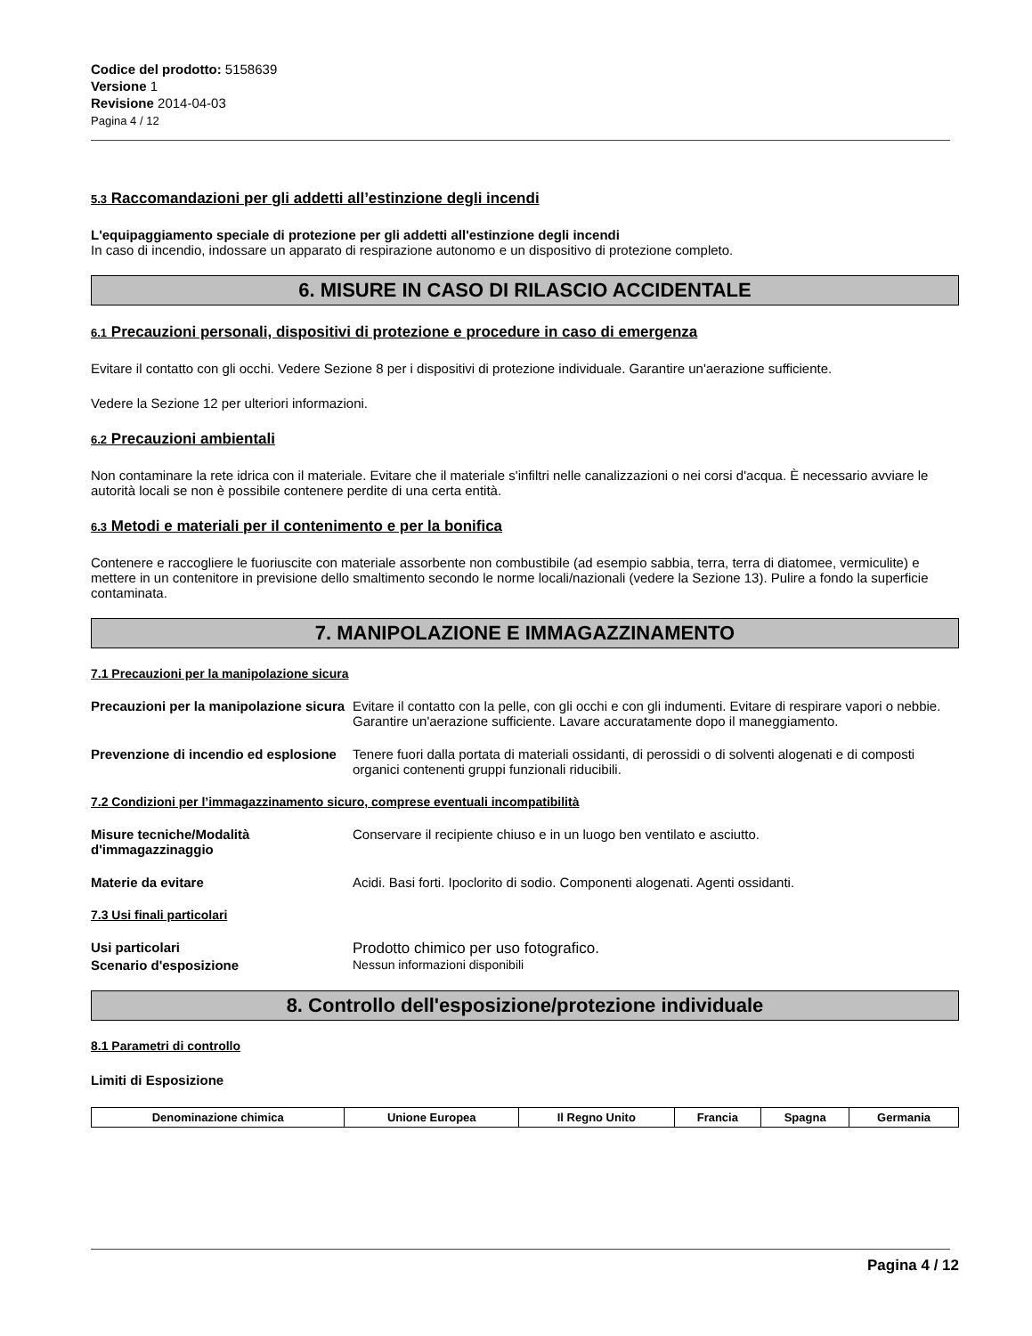Codice del prodotto: 5158639
Versione 1
Revisione 2014-04-03
Pagina 4 / 12
5.3 Raccomandazioni per gli addetti all’estinzione degli incendi
L'equipaggiamento speciale di protezione per gli addetti all'estinzione degli incendi
In caso di incendio, indossare un apparato di respirazione autonomo e un dispositivo di protezione completo.
6. MISURE IN CASO DI RILASCIO ACCIDENTALE
6.1 Precauzioni personali, dispositivi di protezione e procedure in caso di emergenza
Evitare il contatto con gli occhi. Vedere Sezione 8 per i dispositivi di protezione individuale. Garantire un'aerazione sufficiente.
Vedere la Sezione 12 per ulteriori informazioni.
6.2 Precauzioni ambientali
Non contaminare la rete idrica con il materiale. Evitare che il materiale s'infiltri nelle canalizzazioni o nei corsi d'acqua. È necessario avviare le autorità locali se non è possibile contenere perdite di una certa entità.
6.3 Metodi e materiali per il contenimento e per la bonifica
Contenere e raccogliere le fuoriuscite con materiale assorbente non combustibile (ad esempio sabbia, terra, terra di diatomee, vermiculite) e mettere in un contenitore in previsione dello smaltimento secondo le norme locali/nazionali (vedere la Sezione 13). Pulire a fondo la superficie contaminata.
7. MANIPOLAZIONE E IMMAGAZZINAMENTO
7.1 Precauzioni per la manipolazione sicura
Precauzioni per la manipolazione sicura
Evitare il contatto con la pelle, con gli occhi e con gli indumenti. Evitare di respirare vapori o nebbie. Garantire un'aerazione sufficiente. Lavare accuratamente dopo il maneggiamento.
Prevenzione di incendio ed esplosione
Tenere fuori dalla portata di materiali ossidanti, di perossidi o di solventi alogenati e di composti organici contenenti gruppi funzionali riducibili.
7.2 Condizioni per l’immagazzinamento sicuro, comprese eventuali incompatibilità
Misure tecniche/Modalità d'immagazzinaggio
Conservare il recipiente chiuso e in un luogo ben ventilato e asciutto.
Materie da evitare Acidi. Basi forti. Ipoclorito di sodio. Componenti alogenati. Agenti ossidanti.
7.3 Usi finali particolari
Usi particolari Prodotto chimico per uso fotografico.
Scenario d'esposizione Nessun informazioni disponibili
8. Controllo dell'esposizione/protezione individuale
8.1 Parametri di controllo
Limiti di Esposizione
| Denominazione chimica | Unione Europea | Il Regno Unito | Francia | Spagna | Germania |
| --- | --- | --- | --- | --- | --- |
Pagina 4 / 12